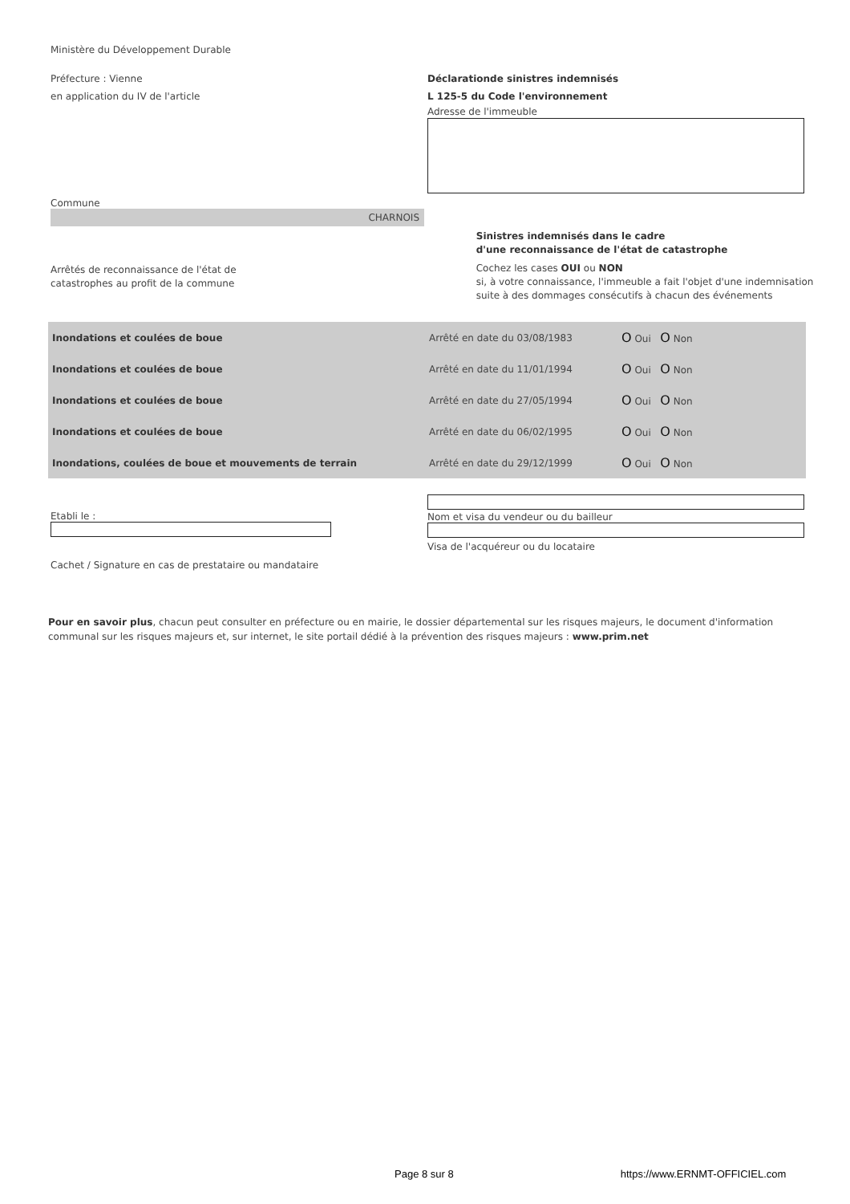Ministère du Développement Durable
Préfecture : Vienne
en application du IV de l'article
Déclarationde sinistres indemnisés
L 125-5 du Code l'environnement
Adresse de l'immeuble
Commune
CHARNOIS
Arrêtés de reconnaissance de l'état de
catastrophes au profit de la commune
Sinistres indemnisés dans le cadre
d'une reconnaissance de l'état de catastrophe
Cochez les cases OUI ou NON
si, à votre connaissance, l'immeuble a fait l'objet d'une indemnisation
suite à des dommages consécutifs à chacun des événements
| Inondations et coulées de boue | Arrêté en date du 03/08/1983 | O Oui O Non |
| Inondations et coulées de boue | Arrêté en date du 11/01/1994 | O Oui O Non |
| Inondations et coulées de boue | Arrêté en date du 27/05/1994 | O Oui O Non |
| Inondations et coulées de boue | Arrêté en date du 06/02/1995 | O Oui O Non |
| Inondations, coulées de boue et mouvements de terrain | Arrêté en date du 29/12/1999 | O Oui O Non |
Etabli le :
Cachet / Signature en cas de prestataire ou mandataire
Nom et visa du vendeur ou du bailleur
Visa de l'acquéreur ou du locataire
Pour en savoir plus, chacun peut consulter en préfecture ou en mairie, le dossier départemental sur les risques majeurs, le document d'information communal sur les risques majeurs et, sur internet, le site portail dédié à la prévention des risques majeurs : www.prim.net
Page 8 sur 8 https://www.ERNMT-OFFICIEL.com